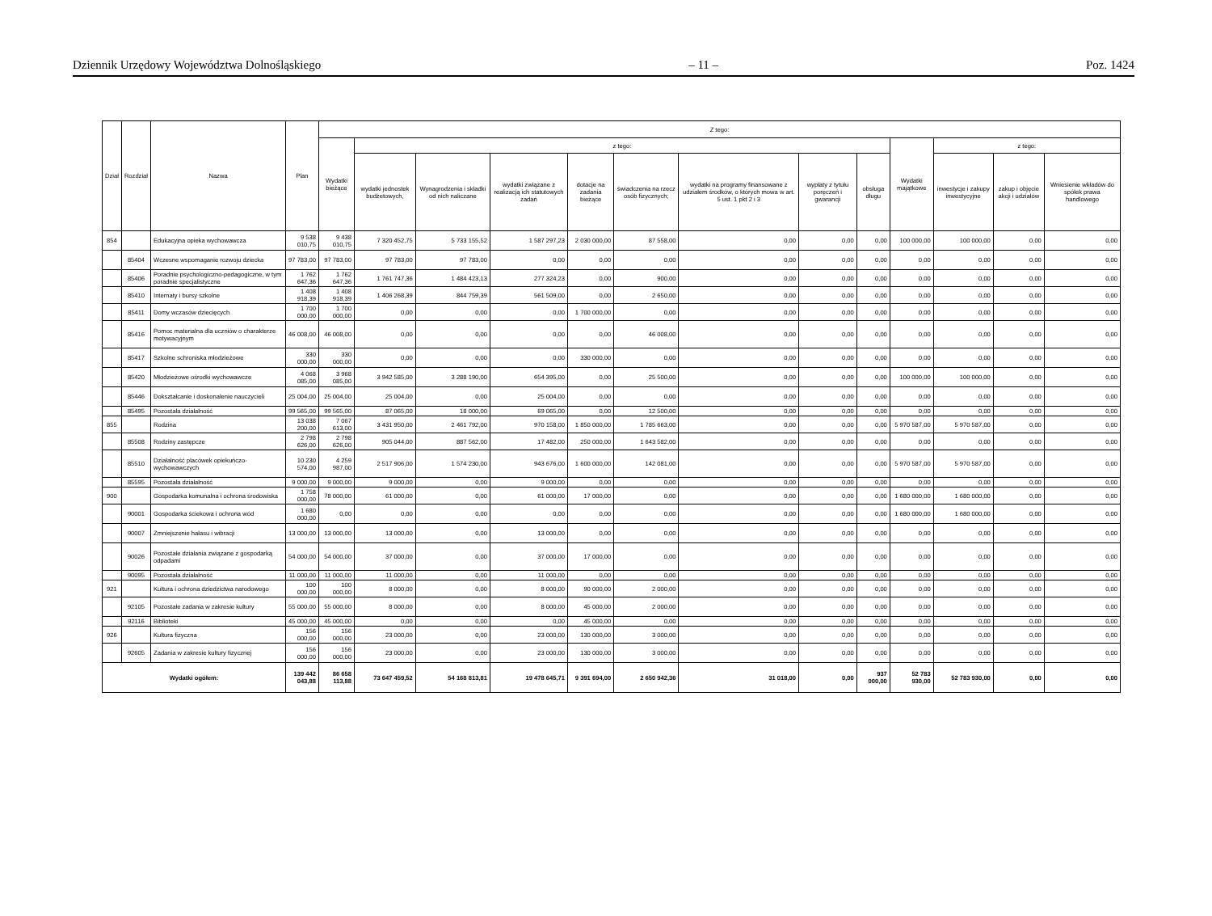Dziennik Urzędowy Województwa Dolnośląskiego – 11 – Poz. 1424
| Dział | Rozdział | Nazwa | Plan | Z tego: | | | | | | | | | | | | |
| --- | --- | --- | --- | --- | --- | --- | --- | --- | --- | --- | --- | --- | --- | --- | --- | --- |
| | | | | Wydatki bieżące | z tego: | | | | | | | | Wydatki majątkowe | z tego: | | |
| | | | | | wydatki jednostek budżetowych, | Wynagrodzenia i składki od nich naliczane | wydatki związane z realizacją ich statutowych zadań | dotacje na zadania bieżące | świadczenia na rzecz osób fizycznych; | wydatki na programy finansowane z udziałem środków, o których mowa w art. 5 ust. 1 pkt 2 i 3 | wypłaty z tytułu poręczeń i gwarancji | obsługa długu | | inwestycje i zakupy inwestycyjne | zakup i objęcie akcji i udziałów | Wniesienie wkładów do spółek prawa handlowego |
| 854 | | Edukacyjna opieka wychowawcza | 9 538 010,75 | 9 438 010,75 | 7 320 452,75 | 5 733 155,52 | 1 587 297,23 | 2 030 000,00 | 87 558,00 | 0,00 | 0,00 | 0,00 | 100 000,00 | 100 000,00 | 0,00 | 0,00 |
| | 85404 | Wczesne wspomaganie rozwoju dziecka | 97 783,00 | 97 783,00 | 97 783,00 | 97 783,00 | 0,00 | 0,00 | 0,00 | 0,00 | 0,00 | 0,00 | 0,00 | 0,00 | 0,00 | 0,00 |
| | 85406 | Poradnie psychologiczno-pedagogiczne, w tym poradnie specjalistyczne | 1 762 647,36 | 1 762 647,36 | 1 761 747,36 | 1 484 423,13 | 277 324,23 | 0,00 | 900,00 | 0,00 | 0,00 | 0,00 | 0,00 | 0,00 | 0,00 | 0,00 |
| | 85410 | Internaty i bursy szkolne | 1 408 918,39 | 1 408 918,39 | 1 406 268,39 | 844 759,39 | 561 509,00 | 0,00 | 2 650,00 | 0,00 | 0,00 | 0,00 | 0,00 | 0,00 | 0,00 | 0,00 |
| | 85411 | Domy wczasów dziecięcych | 1 700 000,00 | 1 700 000,00 | 0,00 | 0,00 | 0,00 | 1 700 000,00 | 0,00 | 0,00 | 0,00 | 0,00 | 0,00 | 0,00 | 0,00 | 0,00 |
| | 85416 | Pomoc materialna dla uczniów o charakterze motywacyjnym | 46 008,00 | 46 008,00 | 0,00 | 0,00 | 0,00 | 0,00 | 46 008,00 | 0,00 | 0,00 | 0,00 | 0,00 | 0,00 | 0,00 | 0,00 |
| | 85417 | Szkolne schroniska młodzieżowe | 330 000,00 | 330 000,00 | 0,00 | 0,00 | 0,00 | 330 000,00 | 0,00 | 0,00 | 0,00 | 0,00 | 0,00 | 0,00 | 0,00 | 0,00 |
| | 85420 | Młodzieżowe ośrodki wychowawcze | 4 068 085,00 | 3 968 085,00 | 3 942 585,00 | 3 288 190,00 | 654 395,00 | 0,00 | 25 500,00 | 0,00 | 0,00 | 0,00 | 100 000,00 | 100 000,00 | 0,00 | 0,00 |
| | 85446 | Dokształcanie i doskonalenie nauczycieli | 25 004,00 | 25 004,00 | 25 004,00 | 0,00 | 25 004,00 | 0,00 | 0,00 | 0,00 | 0,00 | 0,00 | 0,00 | 0,00 | 0,00 | 0,00 |
| | 85495 | Pozostała działalność | 99 565,00 | 99 565,00 | 87 065,00 | 18 000,00 | 69 065,00 | 0,00 | 12 500,00 | 0,00 | 0,00 | 0,00 | 0,00 | 0,00 | 0,00 | 0,00 |
| 855 | | Rodzina | 13 038 200,00 | 7 067 613,00 | 3 431 950,00 | 2 461 792,00 | 970 158,00 | 1 850 000,00 | 1 785 663,00 | 0,00 | 0,00 | 0,00 | 5 970 587,00 | 5 970 587,00 | 0,00 | 0,00 |
| | 85508 | Rodziny zastępcze | 2 798 626,00 | 2 798 626,00 | 905 044,00 | 887 562,00 | 17 482,00 | 250 000,00 | 1 643 582,00 | 0,00 | 0,00 | 0,00 | 0,00 | 0,00 | 0,00 | 0,00 |
| | 85510 | Działalność placówek opiekuńczo-wychowawczych | 10 230 574,00 | 4 259 987,00 | 2 517 906,00 | 1 574 230,00 | 943 676,00 | 1 600 000,00 | 142 081,00 | 0,00 | 0,00 | 0,00 | 5 970 587,00 | 5 970 587,00 | 0,00 | 0,00 |
| | 85595 | Pozostała działalność | 9 000,00 | 9 000,00 | 9 000,00 | 0,00 | 9 000,00 | 0,00 | 0,00 | 0,00 | 0,00 | 0,00 | 0,00 | 0,00 | 0,00 | 0,00 |
| 900 | | Gospodarka komunalna i ochrona środowiska | 1 758 000,00 | 78 000,00 | 61 000,00 | 0,00 | 61 000,00 | 17 000,00 | 0,00 | 0,00 | 0,00 | 0,00 | 1 680 000,00 | 1 680 000,00 | 0,00 | 0,00 |
| | 90001 | Gospodarka ściekowa i ochrona wód | 1 680 000,00 | 0,00 | 0,00 | 0,00 | 0,00 | 0,00 | 0,00 | 0,00 | 0,00 | 0,00 | 1 680 000,00 | 1 680 000,00 | 0,00 | 0,00 |
| | 90007 | Zmniejszenie hałasu i wibracji | 13 000,00 | 13 000,00 | 13 000,00 | 0,00 | 13 000,00 | 0,00 | 0,00 | 0,00 | 0,00 | 0,00 | 0,00 | 0,00 | 0,00 | 0,00 |
| | 90026 | Pozostałe działania związane z gospodarką odpadami | 54 000,00 | 54 000,00 | 37 000,00 | 0,00 | 37 000,00 | 17 000,00 | 0,00 | 0,00 | 0,00 | 0,00 | 0,00 | 0,00 | 0,00 | 0,00 |
| | 90095 | Pozostała działalność | 11 000,00 | 11 000,00 | 11 000,00 | 0,00 | 11 000,00 | 0,00 | 0,00 | 0,00 | 0,00 | 0,00 | 0,00 | 0,00 | 0,00 | 0,00 |
| 921 | | Kultura i ochrona dziedzictwa narodowego | 100 000,00 | 100 000,00 | 8 000,00 | 0,00 | 8 000,00 | 90 000,00 | 2 000,00 | 0,00 | 0,00 | 0,00 | 0,00 | 0,00 | 0,00 | 0,00 |
| | 92105 | Pozostałe zadania w zakresie kultury | 55 000,00 | 55 000,00 | 8 000,00 | 0,00 | 8 000,00 | 45 000,00 | 2 000,00 | 0,00 | 0,00 | 0,00 | 0,00 | 0,00 | 0,00 | 0,00 |
| | 92116 | Biblioteki | 45 000,00 | 45 000,00 | 0,00 | 0,00 | 0,00 | 45 000,00 | 0,00 | 0,00 | 0,00 | 0,00 | 0,00 | 0,00 | 0,00 | 0,00 |
| 926 | | Kultura fizyczna | 156 000,00 | 156 000,00 | 23 000,00 | 0,00 | 23 000,00 | 130 000,00 | 3 000,00 | 0,00 | 0,00 | 0,00 | 0,00 | 0,00 | 0,00 | 0,00 |
| | 92605 | Zadania w zakresie kultury fizycznej | 156 000,00 | 156 000,00 | 23 000,00 | 0,00 | 23 000,00 | 130 000,00 | 3 000,00 | 0,00 | 0,00 | 0,00 | 0,00 | 0,00 | 0,00 | 0,00 |
| Wydatki ogółem: | | | 139 442 043,88 | 86 658 113,88 | 73 647 459,52 | 54 168 813,81 | 19 478 645,71 | 9 391 694,00 | 2 650 942,36 | 31 018,00 | 0,00 | 937 000,00 | 52 783 930,00 | 52 783 930,00 | 0,00 | 0,00 |